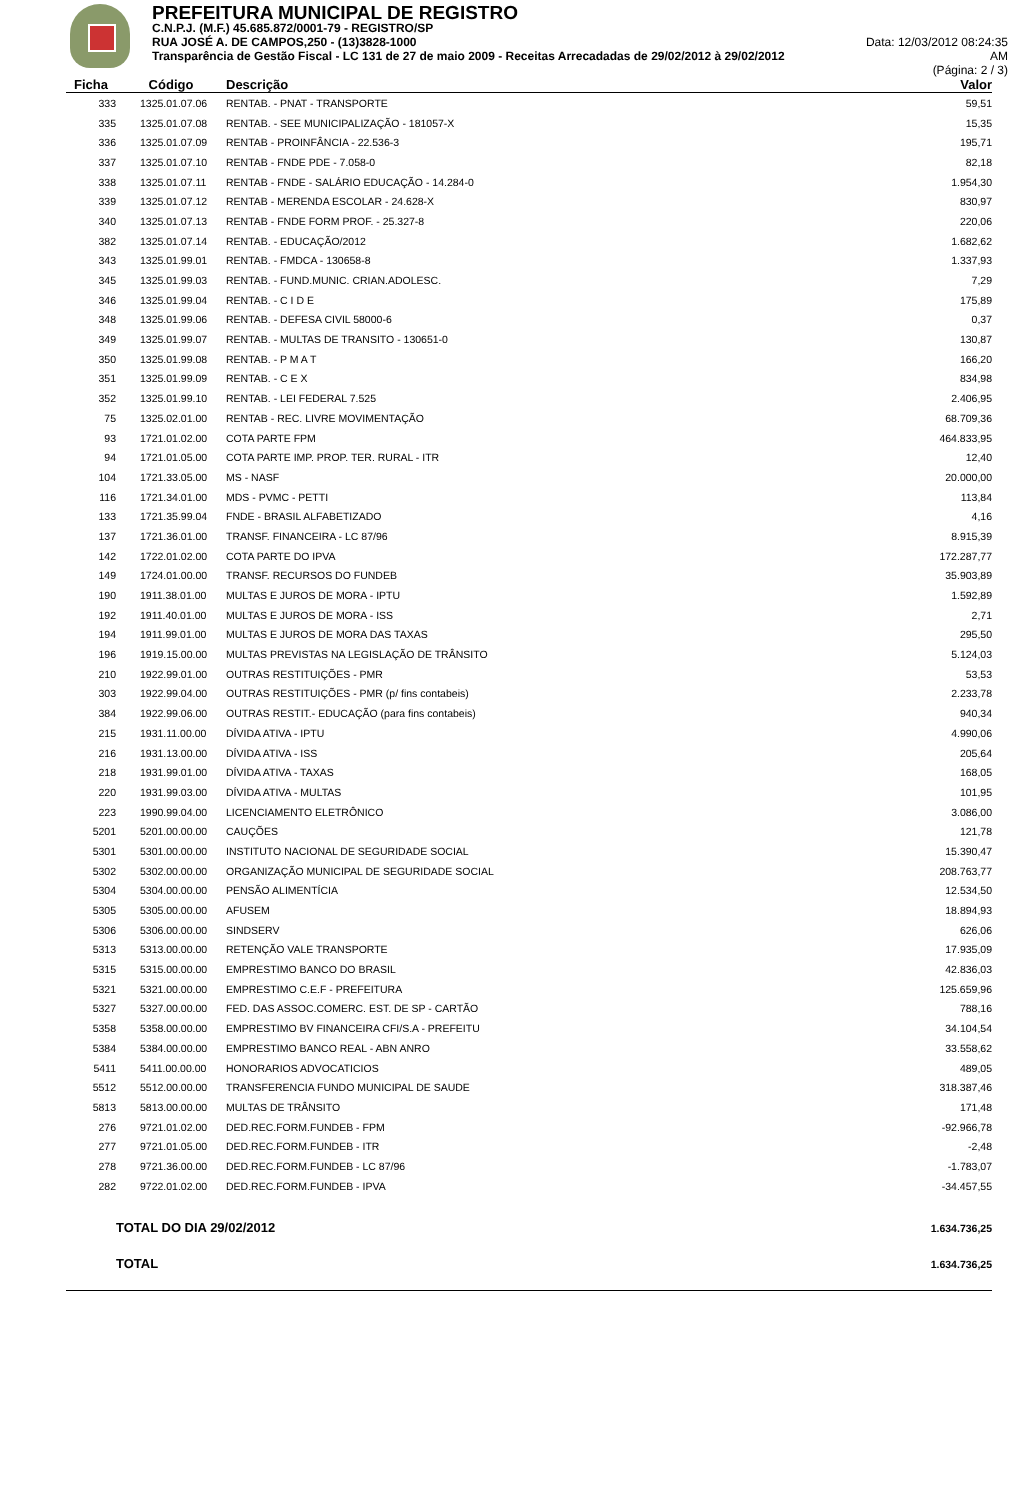PREFEITURA MUNICIPAL DE REGISTRO
C.N.P.J. (M.F.) 45.685.872/0001-79 - REGISTRO/SP
RUA JOSÉ A. DE CAMPOS,250 - (13)3828-1000 Data: 12/03/2012 08:24:35
Transparência de Gestão Fiscal - LC 131 de 27 de maio 2009 - Receitas Arrecadadas de 29/02/2012 à 29/02/2012 AM
(Página: 2 / 3)
| Ficha | Código | Descrição | Valor |
| --- | --- | --- | --- |
| 333 | 1325.01.07.06 | RENTAB. - PNAT - TRANSPORTE | 59,51 |
| 335 | 1325.01.07.08 | RENTAB. - SEE MUNICIPALIZAÇÃO - 181057-X | 15,35 |
| 336 | 1325.01.07.09 | RENTAB - PROINFÂNCIA - 22.536-3 | 195,71 |
| 337 | 1325.01.07.10 | RENTAB - FNDE PDE - 7.058-0 | 82,18 |
| 338 | 1325.01.07.11 | RENTAB - FNDE - SALÁRIO EDUCAÇÃO - 14.284-0 | 1.954,30 |
| 339 | 1325.01.07.12 | RENTAB - MERENDA ESCOLAR - 24.628-X | 830,97 |
| 340 | 1325.01.07.13 | RENTAB - FNDE FORM PROF. - 25.327-8 | 220,06 |
| 382 | 1325.01.07.14 | RENTAB. - EDUCAÇÃO/2012 | 1.682,62 |
| 343 | 1325.01.99.01 | RENTAB. - FMDCA - 130658-8 | 1.337,93 |
| 345 | 1325.01.99.03 | RENTAB. - FUND.MUNIC. CRIAN.ADOLESC. | 7,29 |
| 346 | 1325.01.99.04 | RENTAB. - C I D E | 175,89 |
| 348 | 1325.01.99.06 | RENTAB. - DEFESA CIVIL 58000-6 | 0,37 |
| 349 | 1325.01.99.07 | RENTAB. - MULTAS DE TRANSITO - 130651-0 | 130,87 |
| 350 | 1325.01.99.08 | RENTAB. - P M A T | 166,20 |
| 351 | 1325.01.99.09 | RENTAB. - C E X | 834,98 |
| 352 | 1325.01.99.10 | RENTAB. - LEI FEDERAL 7.525 | 2.406,95 |
| 75 | 1325.02.01.00 | RENTAB - REC. LIVRE MOVIMENTAÇÃO | 68.709,36 |
| 93 | 1721.01.02.00 | COTA PARTE FPM | 464.833,95 |
| 94 | 1721.01.05.00 | COTA PARTE IMP. PROP. TER. RURAL - ITR | 12,40 |
| 104 | 1721.33.05.00 | MS - NASF | 20.000,00 |
| 116 | 1721.34.01.00 | MDS - PVMC - PETTI | 113,84 |
| 133 | 1721.35.99.04 | FNDE - BRASIL ALFABETIZADO | 4,16 |
| 137 | 1721.36.01.00 | TRANSF. FINANCEIRA - LC 87/96 | 8.915,39 |
| 142 | 1722.01.02.00 | COTA PARTE DO IPVA | 172.287,77 |
| 149 | 1724.01.00.00 | TRANSF. RECURSOS DO FUNDEB | 35.903,89 |
| 190 | 1911.38.01.00 | MULTAS E JUROS DE MORA - IPTU | 1.592,89 |
| 192 | 1911.40.01.00 | MULTAS E JUROS DE MORA - ISS | 2,71 |
| 194 | 1911.99.01.00 | MULTAS E JUROS DE MORA DAS TAXAS | 295,50 |
| 196 | 1919.15.00.00 | MULTAS PREVISTAS NA LEGISLAÇÃO DE TRÂNSITO | 5.124,03 |
| 210 | 1922.99.01.00 | OUTRAS RESTITUIÇÕES - PMR | 53,53 |
| 303 | 1922.99.04.00 | OUTRAS RESTITUIÇÕES - PMR (p/ fins contabeis) | 2.233,78 |
| 384 | 1922.99.06.00 | OUTRAS RESTIT.- EDUCAÇÃO (para fins contabeis) | 940,34 |
| 215 | 1931.11.00.00 | DÍVIDA ATIVA - IPTU | 4.990,06 |
| 216 | 1931.13.00.00 | DÍVIDA ATIVA - ISS | 205,64 |
| 218 | 1931.99.01.00 | DÍVIDA ATIVA - TAXAS | 168,05 |
| 220 | 1931.99.03.00 | DÍVIDA ATIVA - MULTAS | 101,95 |
| 223 | 1990.99.04.00 | LICENCIAMENTO ELETRÔNICO | 3.086,00 |
| 5201 | 5201.00.00.00 | CAUÇÕES | 121,78 |
| 5301 | 5301.00.00.00 | INSTITUTO NACIONAL DE SEGURIDADE SOCIAL | 15.390,47 |
| 5302 | 5302.00.00.00 | ORGANIZAÇÃO MUNICIPAL DE SEGURIDADE SOCIAL | 208.763,77 |
| 5304 | 5304.00.00.00 | PENSÃO ALIMENTÍCIA | 12.534,50 |
| 5305 | 5305.00.00.00 | AFUSEM | 18.894,93 |
| 5306 | 5306.00.00.00 | SINDSERV | 626,06 |
| 5313 | 5313.00.00.00 | RETENÇÃO VALE TRANSPORTE | 17.935,09 |
| 5315 | 5315.00.00.00 | EMPRESTIMO BANCO DO BRASIL | 42.836,03 |
| 5321 | 5321.00.00.00 | EMPRESTIMO C.E.F - PREFEITURA | 125.659,96 |
| 5327 | 5327.00.00.00 | FED. DAS ASSOC.COMERC. EST. DE SP - CARTÃO | 788,16 |
| 5358 | 5358.00.00.00 | EMPRESTIMO BV FINANCEIRA CFI/S.A - PREFEITU | 34.104,54 |
| 5384 | 5384.00.00.00 | EMPRESTIMO BANCO REAL - ABN ANRO | 33.558,62 |
| 5411 | 5411.00.00.00 | HONORARIOS ADVOCATICIOS | 489,05 |
| 5512 | 5512.00.00.00 | TRANSFERENCIA FUNDO MUNICIPAL DE SAUDE | 318.387,46 |
| 5813 | 5813.00.00.00 | MULTAS DE TRÂNSITO | 171,48 |
| 276 | 9721.01.02.00 | DED.REC.FORM.FUNDEB - FPM | -92.966,78 |
| 277 | 9721.01.05.00 | DED.REC.FORM.FUNDEB - ITR | -2,48 |
| 278 | 9721.36.00.00 | DED.REC.FORM.FUNDEB - LC 87/96 | -1.783,07 |
| 282 | 9722.01.02.00 | DED.REC.FORM.FUNDEB - IPVA | -34.457,55 |
| | TOTAL DO DIA 29/02/2012 | | 1.634.736,25 |
| | TOTAL | | 1.634.736,25 |